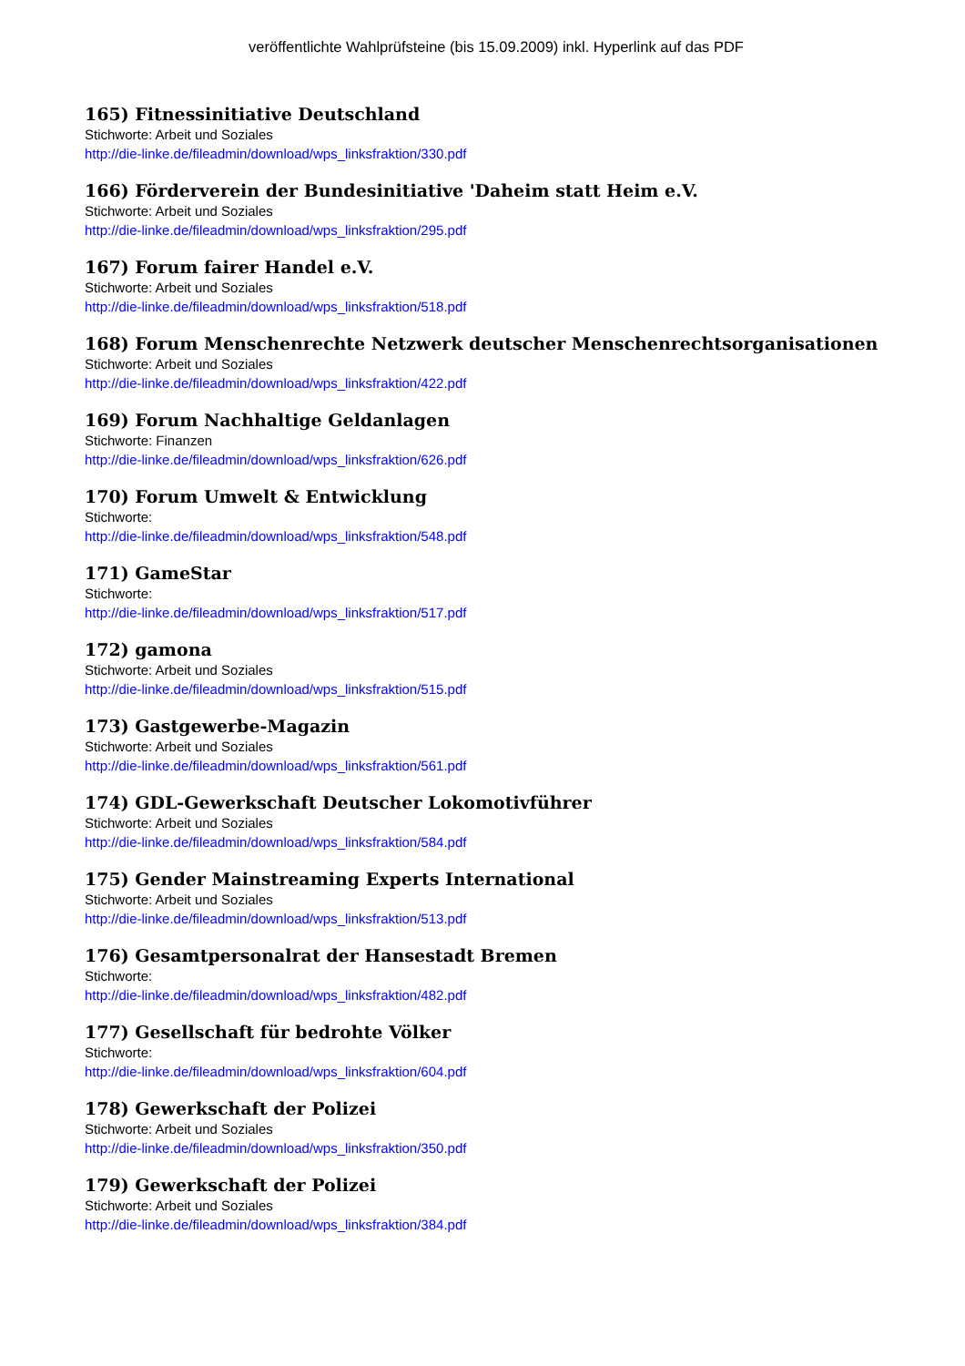veröffentlichte Wahlprüfsteine (bis 15.09.2009) inkl. Hyperlink auf das PDF
165) Fitnessinitiative Deutschland
Stichworte: Arbeit und Soziales
http://die-linke.de/fileadmin/download/wps_linksfraktion/330.pdf
166) Förderverein der Bundesinitiative 'Daheim statt Heim e.V.
Stichworte: Arbeit und Soziales
http://die-linke.de/fileadmin/download/wps_linksfraktion/295.pdf
167) Forum fairer Handel e.V.
Stichworte: Arbeit und Soziales
http://die-linke.de/fileadmin/download/wps_linksfraktion/518.pdf
168) Forum Menschenrechte Netzwerk deutscher Menschenrechtsorganisationen
Stichworte: Arbeit und Soziales
http://die-linke.de/fileadmin/download/wps_linksfraktion/422.pdf
169) Forum Nachhaltige Geldanlagen
Stichworte: Finanzen
http://die-linke.de/fileadmin/download/wps_linksfraktion/626.pdf
170) Forum Umwelt & Entwicklung
Stichworte:
http://die-linke.de/fileadmin/download/wps_linksfraktion/548.pdf
171) GameStar
Stichworte:
http://die-linke.de/fileadmin/download/wps_linksfraktion/517.pdf
172) gamona
Stichworte: Arbeit und Soziales
http://die-linke.de/fileadmin/download/wps_linksfraktion/515.pdf
173) Gastgewerbe-Magazin
Stichworte: Arbeit und Soziales
http://die-linke.de/fileadmin/download/wps_linksfraktion/561.pdf
174) GDL-Gewerkschaft Deutscher Lokomotivführer
Stichworte: Arbeit und Soziales
http://die-linke.de/fileadmin/download/wps_linksfraktion/584.pdf
175) Gender Mainstreaming Experts International
Stichworte: Arbeit und Soziales
http://die-linke.de/fileadmin/download/wps_linksfraktion/513.pdf
176) Gesamtpersonalrat der Hansestadt Bremen
Stichworte:
http://die-linke.de/fileadmin/download/wps_linksfraktion/482.pdf
177) Gesellschaft für bedrohte Völker
Stichworte:
http://die-linke.de/fileadmin/download/wps_linksfraktion/604.pdf
178) Gewerkschaft der Polizei
Stichworte: Arbeit und Soziales
http://die-linke.de/fileadmin/download/wps_linksfraktion/350.pdf
179) Gewerkschaft der Polizei
Stichworte: Arbeit und Soziales
http://die-linke.de/fileadmin/download/wps_linksfraktion/384.pdf